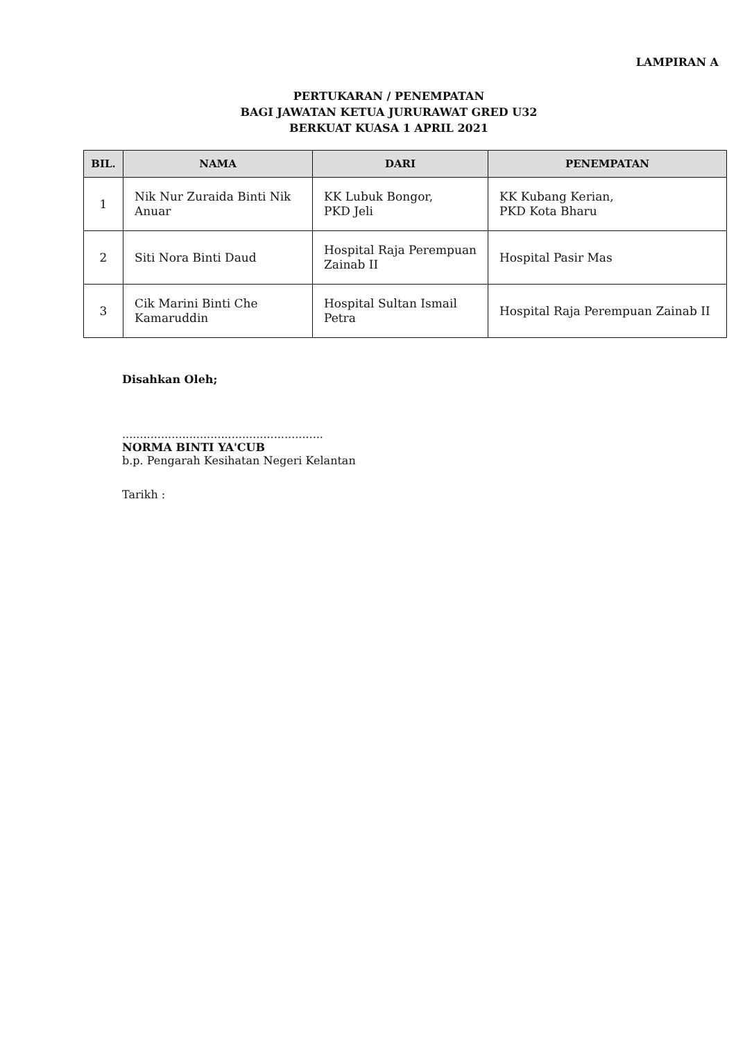LAMPIRAN A
PERTUKARAN / PENEMPATAN
BAGI JAWATAN KETUA JURURAWAT GRED U32
BERKUAT KUASA 1 APRIL 2021
| BIL. | NAMA | DARI | PENEMPATAN |
| --- | --- | --- | --- |
| 1 | Nik Nur Zuraida Binti Nik Anuar | KK Lubuk Bongor, PKD Jeli | KK Kubang Kerian, PKD Kota Bharu |
| 2 | Siti Nora Binti Daud | Hospital Raja Perempuan Zainab II | Hospital Pasir Mas |
| 3 | Cik Marini Binti Che Kamaruddin | Hospital Sultan Ismail Petra | Hospital Raja Perempuan Zainab II |
Disahkan Oleh;
.........................................................
NORMA BINTI YA'CUB
b.p. Pengarah Kesihatan Negeri Kelantan
Tarikh :